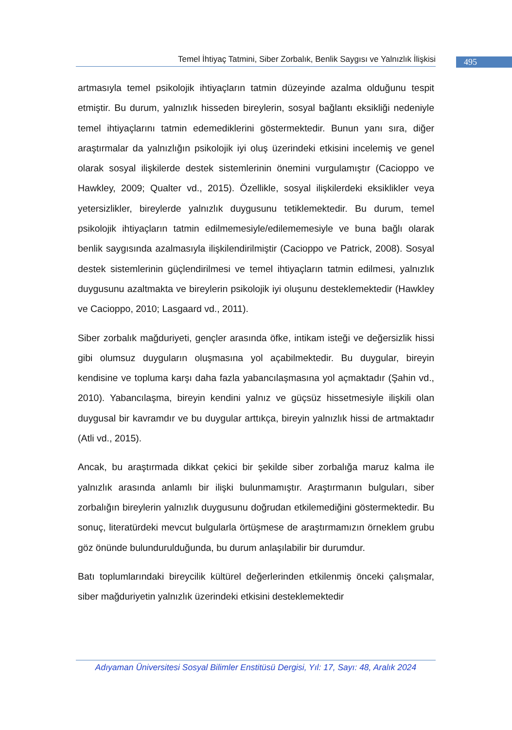Temel İhtiyaç Tatmini, Siber Zorbalık, Benlik Saygısı ve Yalnızlık İlişkisi
495
artmasıyla temel psikolojik ihtiyaçların tatmin düzeyinde azalma olduğunu tespit etmiştir. Bu durum, yalnızlık hisseden bireylerin, sosyal bağlantı eksikliği nedeniyle temel ihtiyaçlarını tatmin edemediklerini göstermektedir. Bunun yanı sıra, diğer araştırmalar da yalnızlığın psikolojik iyi oluş üzerindeki etkisini incelemiş ve genel olarak sosyal ilişkilerde destek sistemlerinin önemini vurgulamıştır (Cacioppo ve Hawkley, 2009; Qualter vd., 2015). Özellikle, sosyal ilişkilerdeki eksiklikler veya yetersizlikler, bireylerde yalnızlık duygusunu tetiklemektedir. Bu durum, temel psikolojik ihtiyaçların tatmin edilmemesiyle/edilememesiyle ve buna bağlı olarak benlik saygısında azalmasıyla ilişkilendirilmiştir (Cacioppo ve Patrick, 2008). Sosyal destek sistemlerinin güçlendirilmesi ve temel ihtiyaçların tatmin edilmesi, yalnızlık duygusunu azaltmakta ve bireylerin psikolojik iyi oluşunu desteklemektedir (Hawkley ve Cacioppo, 2010; Lasgaard vd., 2011).
Siber zorbalık mağduriyeti, gençler arasında öfke, intikam isteği ve değersizlik hissi gibi olumsuz duyguların oluşmasına yol açabilmektedir. Bu duygular, bireyin kendisine ve topluma karşı daha fazla yabancılaşmasına yol açmaktadır (Şahin vd., 2010). Yabancılaşma, bireyin kendini yalnız ve güçsüz hissetmesiyle ilişkili olan duygusal bir kavramdır ve bu duygular arttıkça, bireyin yalnızlık hissi de artmaktadır (Atli vd., 2015).
Ancak, bu araştırmada dikkat çekici bir şekilde siber zorbalığa maruz kalma ile yalnızlık arasında anlamlı bir ilişki bulunmamıştır. Araştırmanın bulguları, siber zorbalığın bireylerin yalnızlık duygusunu doğrudan etkilemediğini göstermektedir. Bu sonuç, literatürdeki mevcut bulgularla örtüşmese de araştırmamızın örneklem grubu göz önünde bulundurulduğunda, bu durum anlaşılabilir bir durumdur.
Batı toplumlarındaki bireycilik kültürel değerlerinden etkilenmiş önceki çalışmalar, siber mağduriyetin yalnızlık üzerindeki etkisini desteklemektedir
Adıyaman Üniversitesi Sosyal Bilimler Enstitüsü Dergisi, Yıl: 17, Sayı: 48, Aralık 2024